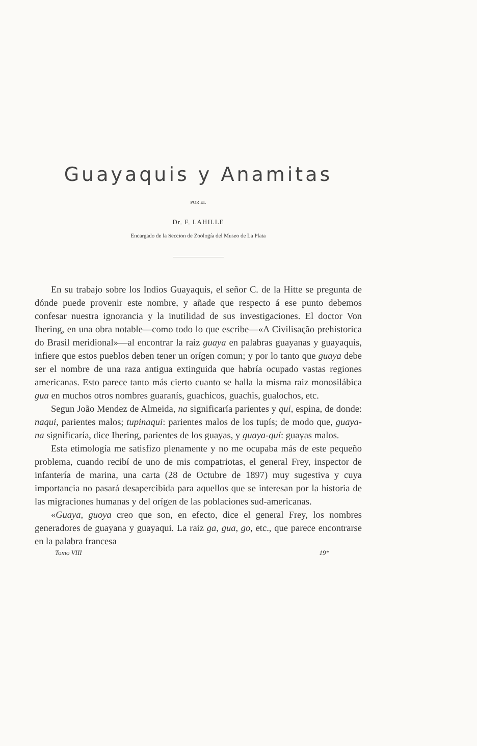Guayaquis y Anamitas
POR EL
Dr. F. LAHILLE
Encargado de la Seccion de Zoología del Museo de La Plata
En su trabajo sobre los Indios Guayaquis, el señor C. de la Hitte se pregunta de dónde puede provenir este nombre, y añade que respecto á ese punto debemos confesar nuestra ignorancia y la inutilidad de sus investigaciones. El doctor Von Ihering, en una obra notable—como todo lo que escribe—«A Civilisação prehistorica do Brasil meridional»—al encontrar la raiz guaya en palabras guayanas y guayaquis, infiere que estos pueblos deben tener un orígen comun; y por lo tanto que guaya debe ser el nombre de una raza antigua extinguida que habría ocupado vastas regiones americanas. Esto parece tanto más cierto cuanto se halla la misma raiz monosilábica gua en muchos otros nombres guaranís, guachicos, guachis, gualochos, etc.
Segun João Mendez de Almeida, na significaría parientes y qui, espina, de donde: naqui, parientes malos; tupinaqui: parientes malos de los tupís; de modo que, guaya-na significaría, dice Ihering, parientes de los guayas, y guaya-quí: guayas malos.
Esta etimología me satisfizo plenamente y no me ocupaba más de este pequeño problema, cuando recibí de uno de mis compatriotas, el general Frey, inspector de infantería de marina, una carta (28 de Octubre de 1897) muy sugestiva y cuya importancia no pasará desapercibida para aquellos que se interesan por la historia de las migraciones humanas y del orígen de las poblaciones sud-americanas.
«Guaya, guoya creo que son, en efecto, dice el general Frey, los nombres generadores de guayana y guayaqui. La raiz ga, gua, go, etc., que parece encontrarse en la palabra francesa
Tomo VIII 19*